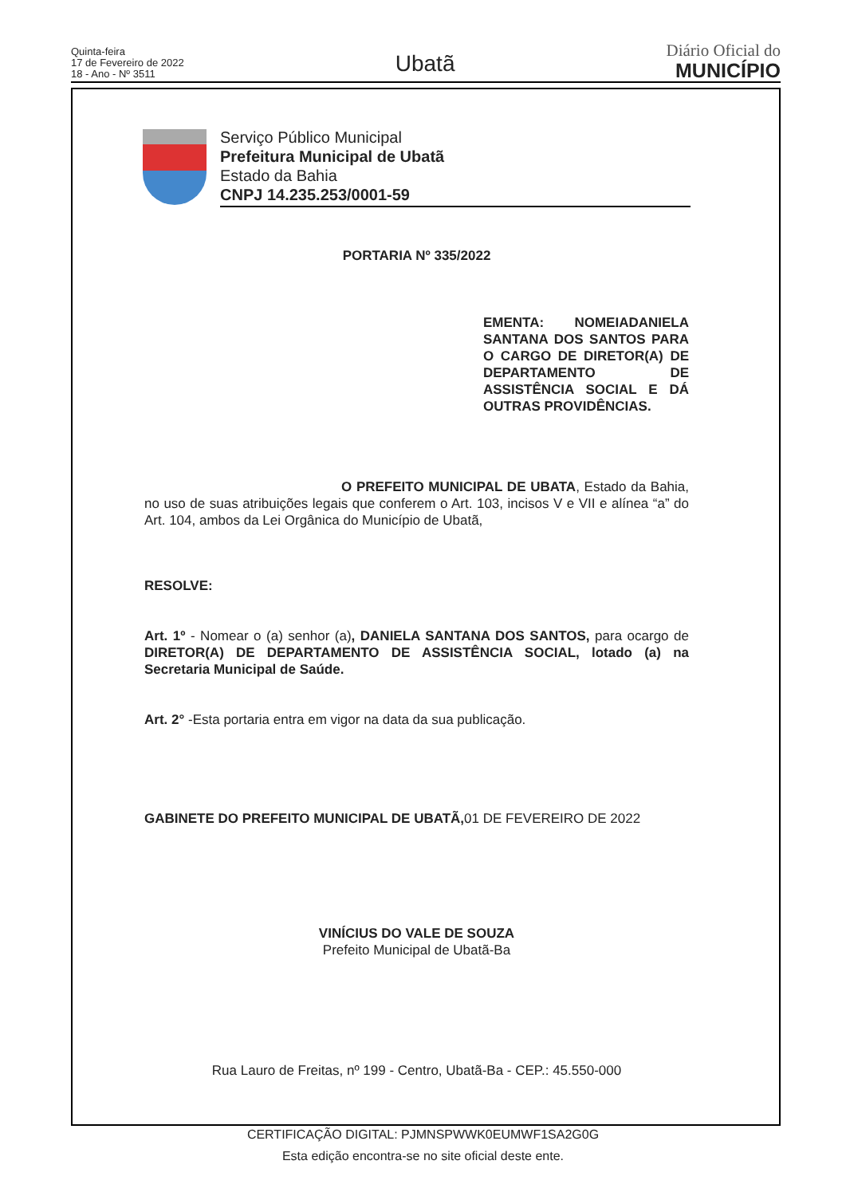Quinta-feira
17 de Fevereiro de 2022
18 - Ano - Nº 3511
Ubatã
Diário Oficial do
MUNICÍPIO
Serviço Público Municipal
Prefeitura Municipal de Ubatã
Estado da Bahia
CNPJ 14.235.253/0001-59
PORTARIA Nº 335/2022
EMENTA: NOMEIADANIELA SANTANA DOS SANTOS PARA O CARGO DE DIRETOR(A) DE DEPARTAMENTO DE ASSISTÊNCIA SOCIAL E DÁ OUTRAS PROVIDÊNCIAS.
O PREFEITO MUNICIPAL DE UBATA, Estado da Bahia, no uso de suas atribuições legais que conferem o Art. 103, incisos V e VII e alínea “a” do Art. 104, ambos da Lei Orgânica do Município de Ubatã,
RESOLVE:
Art. 1º - Nomear o (a) senhor (a), DANIELA SANTANA DOS SANTOS, para ocargo de DIRETOR(A) DE DEPARTAMENTO DE ASSISTÊNCIA SOCIAL, lotado (a) na Secretaria Municipal de Saúde.
Art. 2° -Esta portaria entra em vigor na data da sua publicação.
GABINETE DO PREFEITO MUNICIPAL DE UBATÃ, 01 DE FEVEREIRO DE 2022
VINÍCIUS DO VALE DE SOUZA
Prefeito Municipal de Ubatã-Ba
Rua Lauro de Freitas, nº 199 - Centro, Ubatã-Ba - CEP.: 45.550-000
CERTIFICAÇÃO DIGITAL: PJMNSPWWK0EUMWF1SA2G0G
Esta edição encontra-se no site oficial deste ente.